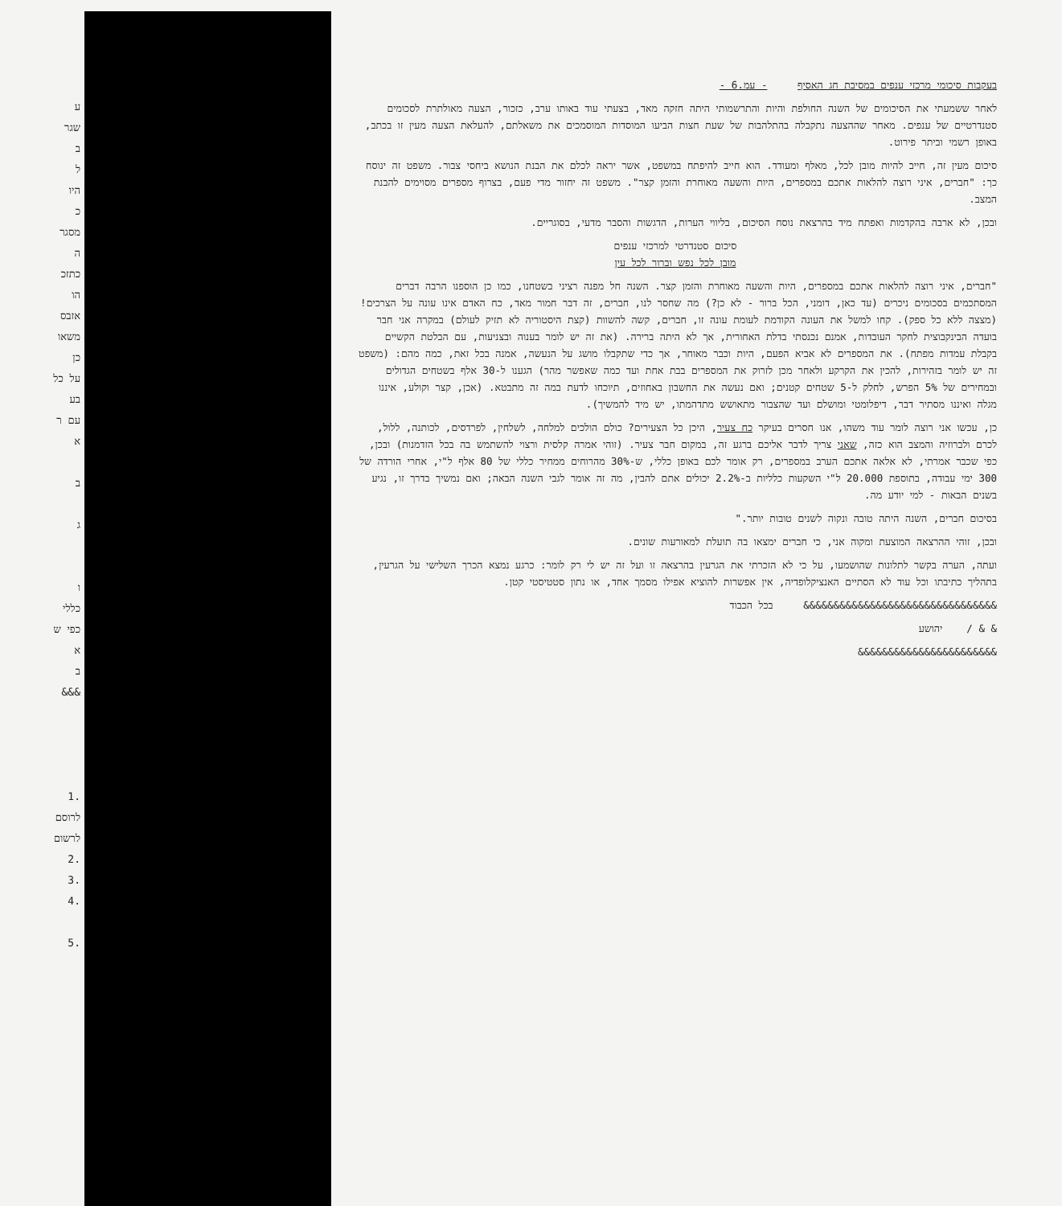ע
שגר
ב
ל
היו
כ
מסגר
ה
כתזכ
הו
אזבס
משאו
כן
על כל
בע
עם ר
א
ב
ג
ו
כללי
כפי ש
א
ב
&&&
.1
לרוסם
לרשום
.2
.3
.4
.5
בעקבות סיכומי מרכזי ענפים במסיבת חג האסיף - עמ.6 -
לאחר ששמעתי את הסיכומים של השנה החולפת והיות והתרשמותי היתה חזקה מאד, בצעתי עוד באותו ערב, כזכור, הצעה מאולתרת לסכומים סטנדרטיים של ענפים. מאחר שההצעה נתקבלה בהתלהבות של שעת חצות הביעו המוסדות המוסמכים את משאלתם, להעלאת הצעה מעין זו בכתב, באופן רשמי וביתר פירוט.
סיכום מעין זה, חייב להיות מובן לכל, מאלף ומעודד. הוא חייב להיפתח במשפט, אשר יראה לכלם את הבנת הנושא ביחסי צבור. משפט זה ינוסח כך: "חברים, איני רוצה להלאות אתכם במספרים, היות והשעה מאוחרת והזמן קצר". משפט זה יחזור מדי פעם, בצרוף מספרים מסוימים להבנת המצב.
ובכן, לא ארבה בהקדמות ואפתח מיד בהרצאת נוסח הסיכום, בליווי הערות, הדגשות והסבר מדעי, בסוגריים.
סיכום סטנדרטי למרכזי ענפים
מובן לכל נפש וברור לכל עין
"חברים, איני רוצה להלאות אתכם במספרים, היות והשעה מאוחרת והזמן קצר. השנה חל מפנה רציני בשטחנו, כמו כן הוספנו הרבה דברים המסתכמים בסכומים ניכרים (עד כאן, דומני, הכל ברור - לא כן?) מה שחסר לנו, חברים, זה דבר חמור מאד, כח האדם אינו עונה על הצרכים! (מצצה ללא כל ספק). קחו למשל את העונה הקודמת לעומת עונה זו, חברים, קשה להשוות (קצת היסטוריה לא תזיק לעולם) במקרה אני חבר בועדה הבינקבוצית לחקר העובדות, אמנם נכנסתי בדלת האחורית, אך לא היתה ברירה. (את זה יש לומר בענוה ובצניעות, עם הבלטת הקשיים בקבלת עמדות מפתח). את המספרים לא אביא הפעם, היות וכבר מאוחר, אך כדי שתקבלו מושג על הנעשה, אמנה בכל זאת, כמה מהם: (משפט זה יש לומר בזהירות, להכין את הקרקע ולאחר מכן לזרוק את המספרים בבת אחת ועד כמה שאפשר מהר) הגענו ל-30 אלף בשטחים הגדולים ובמחירים של 5% הפרש, לחלק ל-5 שטחים קטנים; ואם נעשה את החשבון באחוזים, תיוכחו לדעת במה זה מתבטא. (אכן, קצר וקולע, איננו מגלה ואיננו מסתיר דבר, דיפלומטי ומושלם ועד שהצבור מתאושש מתדהמתו, יש מיד להמשיך).
כן, עכשו אני רוצה לומר עוד משהו, אנו חסרים בעיקר כח צעיר, היכן כל הצעירים? כולם הולכים למלחה, לשלחין, לפרדסים, לכותנה, ללול, לכרם ולברוזיה והמצב הוא כזה, שאני צריך לדבר אליכם ברגע זה, במקום חבר צעיר. (זוהי אמרה קלסית ורצוי להשתמש בה בכל הזדמנות) ובכן, כפי שכבר אמרתי, לא אלאה אתכם הערב במספרים, רק אומר לכם באופן כללי, ש-30% מהרוחים ממחיר כללי של 80 אלף ל"י, אחרי הורדה של 300 ימי עבודה, בתוספת 20.000 ל"י השקעות כלליות ב-2.2% יכולים אתם להבין, מה זה אומר לגבי השנה הבאה; ואם נמשיך בדרך זו, נגיע בשנים הבאות - למי יודע מה.
בסיכום חברים, השנה היתה טובה ונקוה לשנים טובות יותר."
ובכן, זוהי ההרצאה המוצעת ומקוה אני, כי חברים ימצאו בה תועלת למאורעות שונים.
ועתה, הערה בקשר לתלונות שהושמעו, על כי לא הזכרתי את הגרעין בהרצאה זו ועל זה יש לי רק לומר: כרגע נמצא הכרך השלישי על הגרעין, בתהליך כתיבתו וכל עוד לא הסתיים האנציקלופדיה, אין אפשרות להוציא אפילו מסמך אחד, או נתון סטטיסטי קטן.
&&&&&&&&&&&&&&&&&&&&&&&&&&&&&&&& בכל הכבוד
& & / יהושע
&&&&&&&&&&&&&&&&&&&&&&&